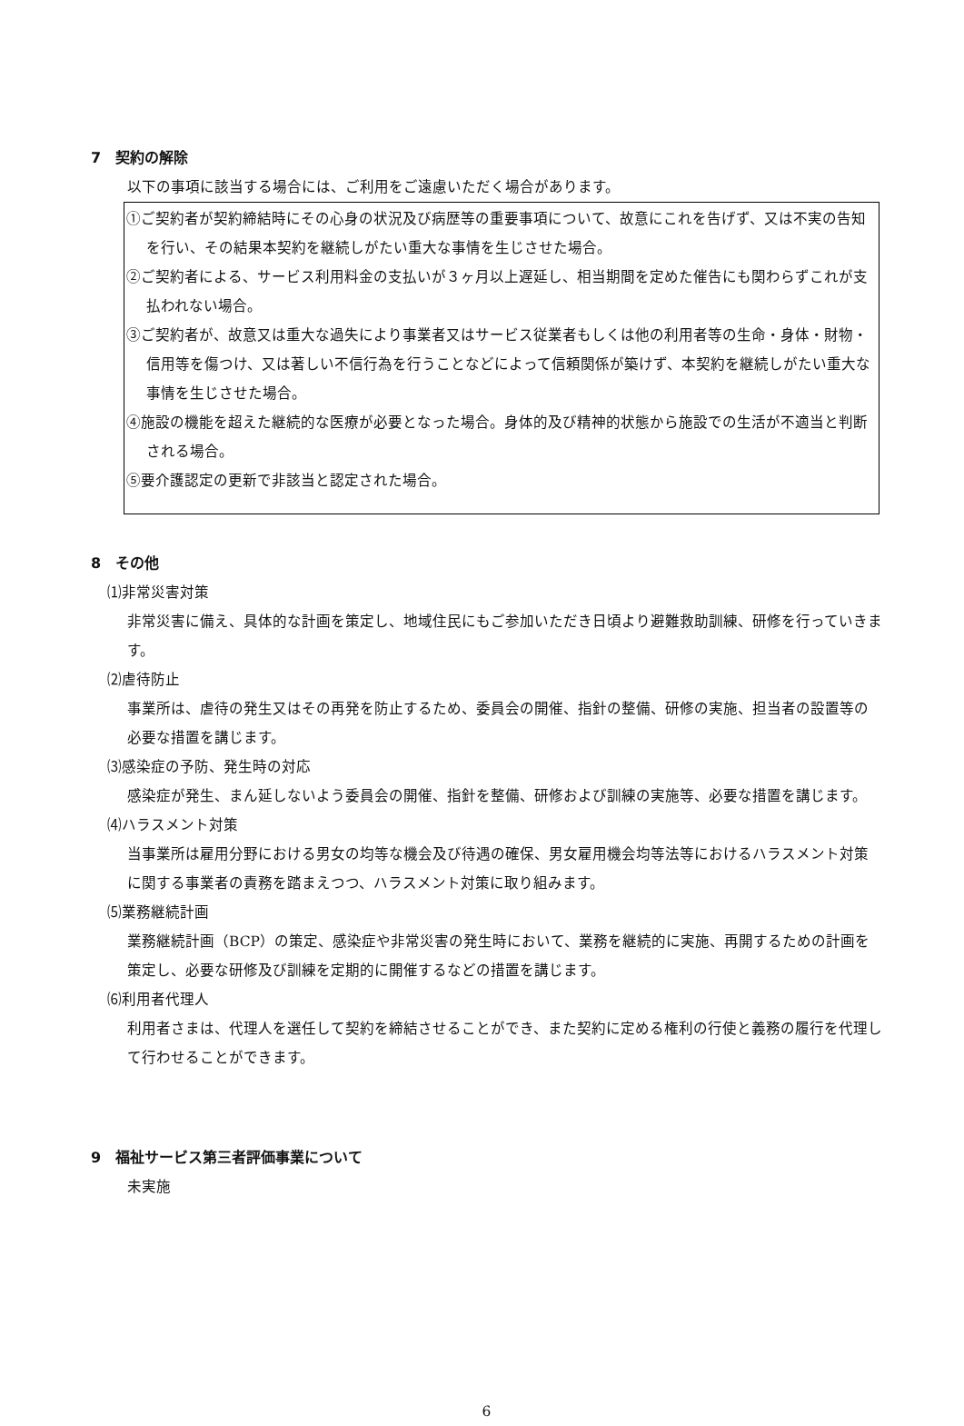7　契約の解除
以下の事項に該当する場合には、ご利用をご遠慮いただく場合があります。
①ご契約者が契約締結時にその心身の状況及び病歴等の重要事項について、故意にこれを告げず、又は不実の告知を行い、その結果本契約を継続しがたい重大な事情を生じさせた場合。
②ご契約者による、サービス利用料金の支払いが３ヶ月以上遅延し、相当期間を定めた催告にも関わらずこれが支払われない場合。
③ご契約者が、故意又は重大な過失により事業者又はサービス従業者もしくは他の利用者等の生命・身体・財物・信用等を傷つけ、又は著しい不信行為を行うことなどによって信頼関係が築けず、本契約を継続しがたい重大な事情を生じさせた場合。
④施設の機能を超えた継続的な医療が必要となった場合。身体的及び精神的状態から施設での生活が不適当と判断される場合。
⑤要介護認定の更新で非該当と認定された場合。
8　その他
⑴非常災害対策
非常災害に備え、具体的な計画を策定し、地域住民にもご参加いただき日頃より避難救助訓練、研修を行っていきます。
⑵虐待防止
事業所は、虐待の発生又はその再発を防止するため、委員会の開催、指針の整備、研修の実施、担当者の設置等の必要な措置を講じます。
⑶感染症の予防、発生時の対応
感染症が発生、まん延しないよう委員会の開催、指針を整備、研修および訓練の実施等、必要な措置を講じます。
⑷ハラスメント対策
当事業所は雇用分野における男女の均等な機会及び待遇の確保、男女雇用機会均等法等におけるハラスメント対策に関する事業者の責務を踏まえつつ、ハラスメント対策に取り組みます。
⑸業務継続計画
業務継続計画（BCP）の策定、感染症や非常災害の発生時において、業務を継続的に実施、再開するための計画を策定し、必要な研修及び訓練を定期的に開催するなどの措置を講じます。
⑹利用者代理人
利用者さまは、代理人を選任して契約を締結させることができ、また契約に定める権利の行使と義務の履行を代理して行わせることができます。
9　福祉サービス第三者評価事業について
未実施
6